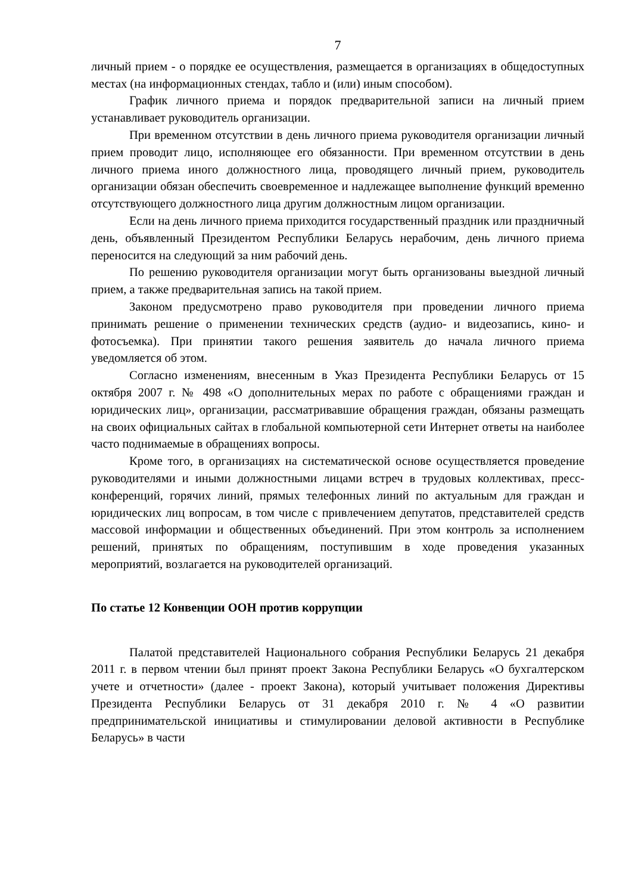7
личный прием - о порядке ее осуществления, размещается в организациях в общедоступных местах (на информационных стендах, табло и (или) иным способом).
График личного приема и порядок предварительной записи на личный прием устанавливает руководитель организации.
При временном отсутствии в день личного приема руководителя организации личный прием проводит лицо, исполняющее его обязанности. При временном отсутствии в день личного приема иного должностного лица, проводящего личный прием, руководитель организации обязан обеспечить своевременное и надлежащее выполнение функций временно отсутствующего должностного лица другим должностным лицом организации.
Если на день личного приема приходится государственный праздник или праздничный день, объявленный Президентом Республики Беларусь нерабочим, день личного приема переносится на следующий за ним рабочий день.
По решению руководителя организации могут быть организованы выездной личный прием, а также предварительная запись на такой прием.
Законом предусмотрено право руководителя при проведении личного приема принимать решение о применении технических средств (аудио- и видеозапись, кино- и фотосъемка). При принятии такого решения заявитель до начала личного приема уведомляется об этом.
Согласно изменениям, внесенным в Указ Президента Республики Беларусь от 15 октября 2007 г. № 498 «О дополнительных мерах по работе с обращениями граждан и юридических лиц», организации, рассматривавшие обращения граждан, обязаны размещать на своих официальных сайтах в глобальной компьютерной сети Интернет ответы на наиболее часто поднимаемые в обращениях вопросы.
Кроме того, в организациях на систематической основе осуществляется проведение руководителями и иными должностными лицами встреч в трудовых коллективах, пресс-конференций, горячих линий, прямых телефонных линий по актуальным для граждан и юридических лиц вопросам, в том числе с привлечением депутатов, представителей средств массовой информации и общественных объединений. При этом контроль за исполнением решений, принятых по обращениям, поступившим в ходе проведения указанных мероприятий, возлагается на руководителей организаций.
По статье 12 Конвенции ООН против коррупции
Палатой представителей Национального собрания Республики Беларусь 21 декабря 2011 г. в первом чтении был принят проект Закона Республики Беларусь «О бухгалтерском учете и отчетности» (далее - проект Закона), который учитывает положения Директивы Президента Республики Беларусь от 31 декабря 2010 г. № 4 «О развитии предпринимательской инициативы и стимулировании деловой активности в Республике Беларусь» в части